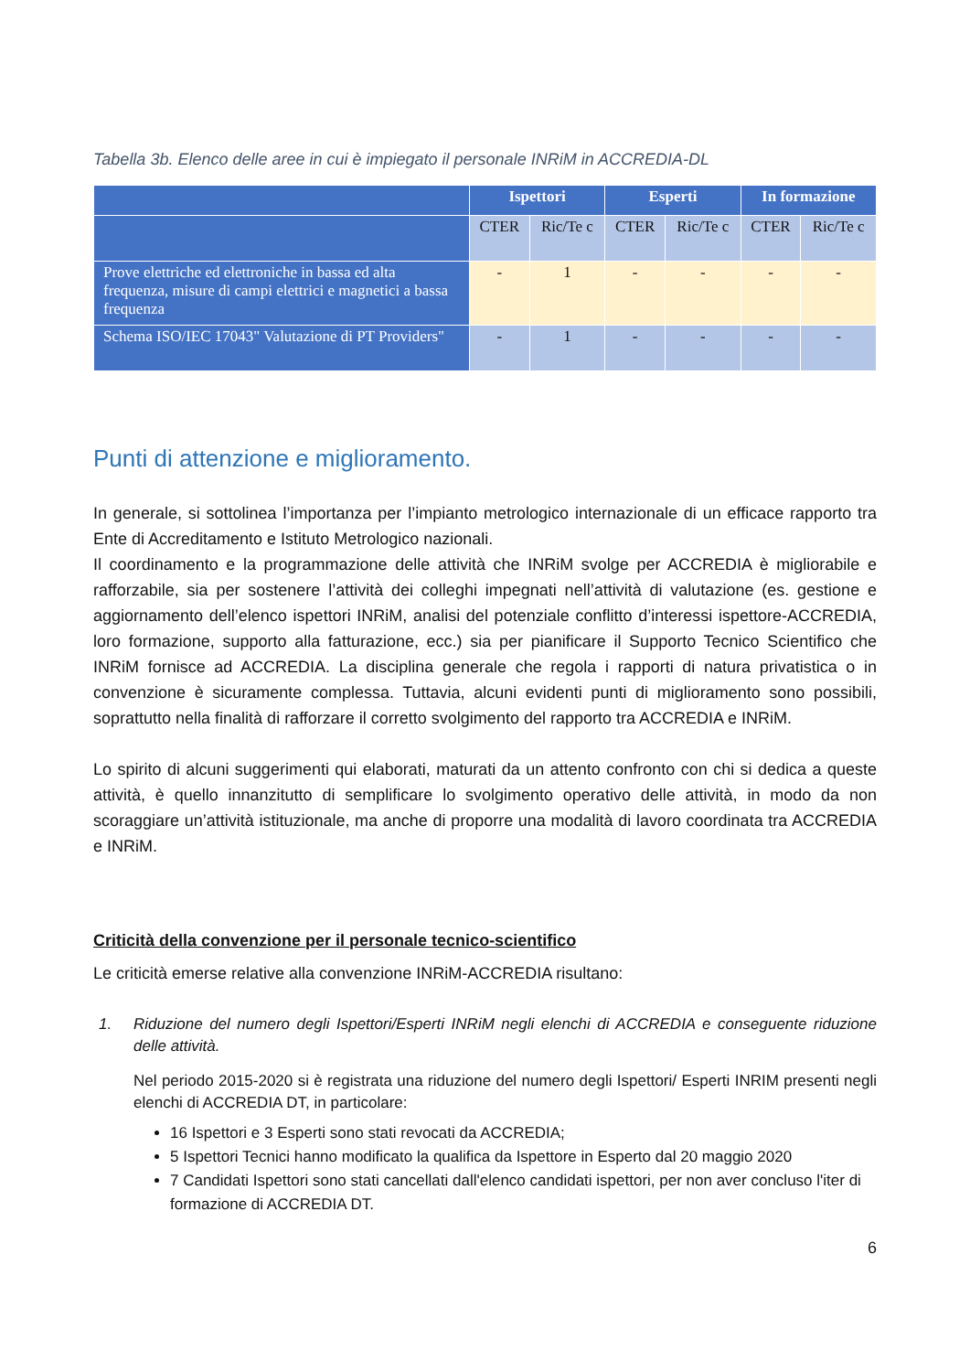Tabella 3b. Elenco delle aree in cui è impiegato il personale INRiM in ACCREDIA-DL
| | Ispettori | | Esperti | | In formazione | |
| --- | --- | --- | --- | --- | --- | --- |
| | CTER | Ric/Te c | CTER | Ric/Te c | CTER | Ric/Te c |
| Prove elettriche ed elettroniche in bassa ed alta frequenza, misure di campi elettrici e magnetici a bassa frequenza | - | 1 | - | - | - | - |
| Schema ISO/IEC 17043" Valutazione di PT Providers" | - | 1 | - | - | - | - |
Punti di attenzione e miglioramento.
In generale, si sottolinea l’importanza per l’impianto metrologico internazionale di un efficace rapporto tra Ente di Accreditamento e Istituto Metrologico nazionali.
Il coordinamento e la programmazione delle attività che INRiM svolge per ACCREDIA è migliorabile e rafforzabile, sia per sostenere l’attività dei colleghi impegnati nell’attività di valutazione (es. gestione e aggiornamento dell’elenco ispettori INRiM, analisi del potenziale conflitto d’interessi ispettore-ACCREDIA, loro formazione, supporto alla fatturazione, ecc.) sia per pianificare il Supporto Tecnico Scientifico che INRiM fornisce ad ACCREDIA. La disciplina generale che regola i rapporti di natura privatistica o in convenzione è sicuramente complessa. Tuttavia, alcuni evidenti punti di miglioramento sono possibili, soprattutto nella finalità di rafforzare il corretto svolgimento del rapporto tra ACCREDIA e INRiM.
Lo spirito di alcuni suggerimenti qui elaborati, maturati da un attento confronto con chi si dedica a queste attività, è quello innanzitutto di semplificare lo svolgimento operativo delle attività, in modo da non scoraggiare un’attività istituzionale, ma anche di proporre una modalità di lavoro coordinata tra ACCREDIA e INRiM.
Criticità della convenzione per il personale tecnico-scientifico
Le criticità emerse relative alla convenzione INRiM-ACCREDIA risultano:
1.
Riduzione del numero degli Ispettori/Esperti INRiM negli elenchi di ACCREDIA e conseguente riduzione delle attività.
Nel periodo 2015-2020 si è registrata una riduzione del numero degli Ispettori/ Esperti INRIM presenti negli elenchi di ACCREDIA DT, in particolare:
16 Ispettori e 3 Esperti sono stati revocati da ACCREDIA;
5 Ispettori Tecnici hanno modificato la qualifica da Ispettore in Esperto dal 20 maggio 2020
7 Candidati Ispettori sono stati cancellati dall'elenco candidati ispettori, per non aver concluso l'iter di formazione di ACCREDIA DT.
6